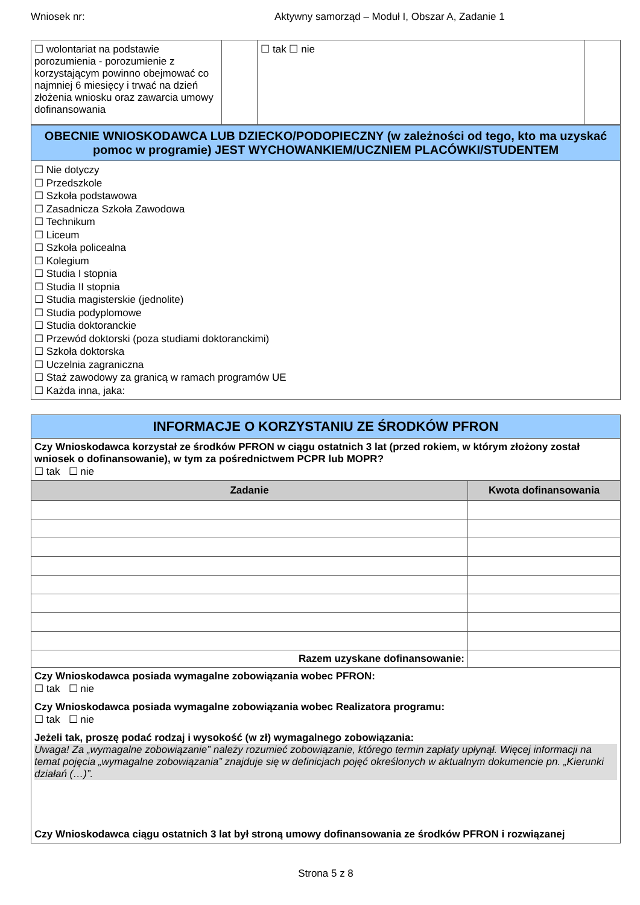Wniosek nr: Aktywny samorząd – Moduł I, Obszar A, Zadanie 1
| ☐ wolontariat na podstawie porozumienia - porozumienie z korzystającym powinno obejmować co najmniej 6 miesięcy i trwać na dzień złożenia wniosku oraz zawarcia umowy dofinansowania | | ☐ tak ☐ nie | |
| OBECNIE WNIOSKODAWCA LUB DZIECKO/PODOPIECZNY (w zależności od tego, kto ma uzyskać pomoc w programie) JEST WYCHOWANKIEM/UCZNIEM PLACÓWKI/STUDENTEM |
| ☐ Nie dotyczy ☐ Przedszkole ☐ Szkoła podstawowa ☐ Zasadnicza Szkoła Zawodowa ☐ Technikum ☐ Liceum ☐ Szkoła policealna ☐ Kolegium ☐ Studia I stopnia ☐ Studia II stopnia ☐ Studia magisterskie (jednolite) ☐ Studia podyplomowe ☐ Studia doktoranckie ☐ Przewód doktorski (poza studiami doktoranckimi) ☐ Szkoła doktorska ☐ Uczelnia zagraniczna ☐ Staż zawodowy za granicą w ramach programów UE ☐ Każda inna, jaka: |
| INFORMACJE O KORZYSTANIU ZE ŚRODKÓW PFRON | |
| Czy Wnioskodawca korzystał ze środków PFRON w ciągu ostatnich 3 lat (przed rokiem, w którym złożony został wniosek o dofinansowanie), w tym za pośrednictwem PCPR lub MOPR? ☐ tak ☐ nie | |
| Zadanie | Kwota dofinansowania |
| Razem uzyskane dofinansowanie: | |
| Czy Wnioskodawca posiada wymagalne zobowiązania wobec PFRON: ☐ tak ☐ nie Czy Wnioskodawca posiada wymagalne zobowiązania wobec Realizatora programu: ☐ tak ☐ nie Jeżeli tak, proszę podać rodzaj i wysokość (w zł) wymagalnego zobowiązania: Uwaga! Za „wymagalne zobowiązanie” należy rozumieć zobowiązanie, którego termin zapłaty upłynął. Więcej informacji na temat pojęcia „wymagalne zobowiązania” znajduje się w definicjach pojęć określonych w aktualnym dokumencie pn. „Kierunki działań (…)”. Czy Wnioskodawca ciągu ostatnich 3 lat był stroną umowy dofinansowania ze środków PFRON i rozwiązanej | |
Strona 5 z 8